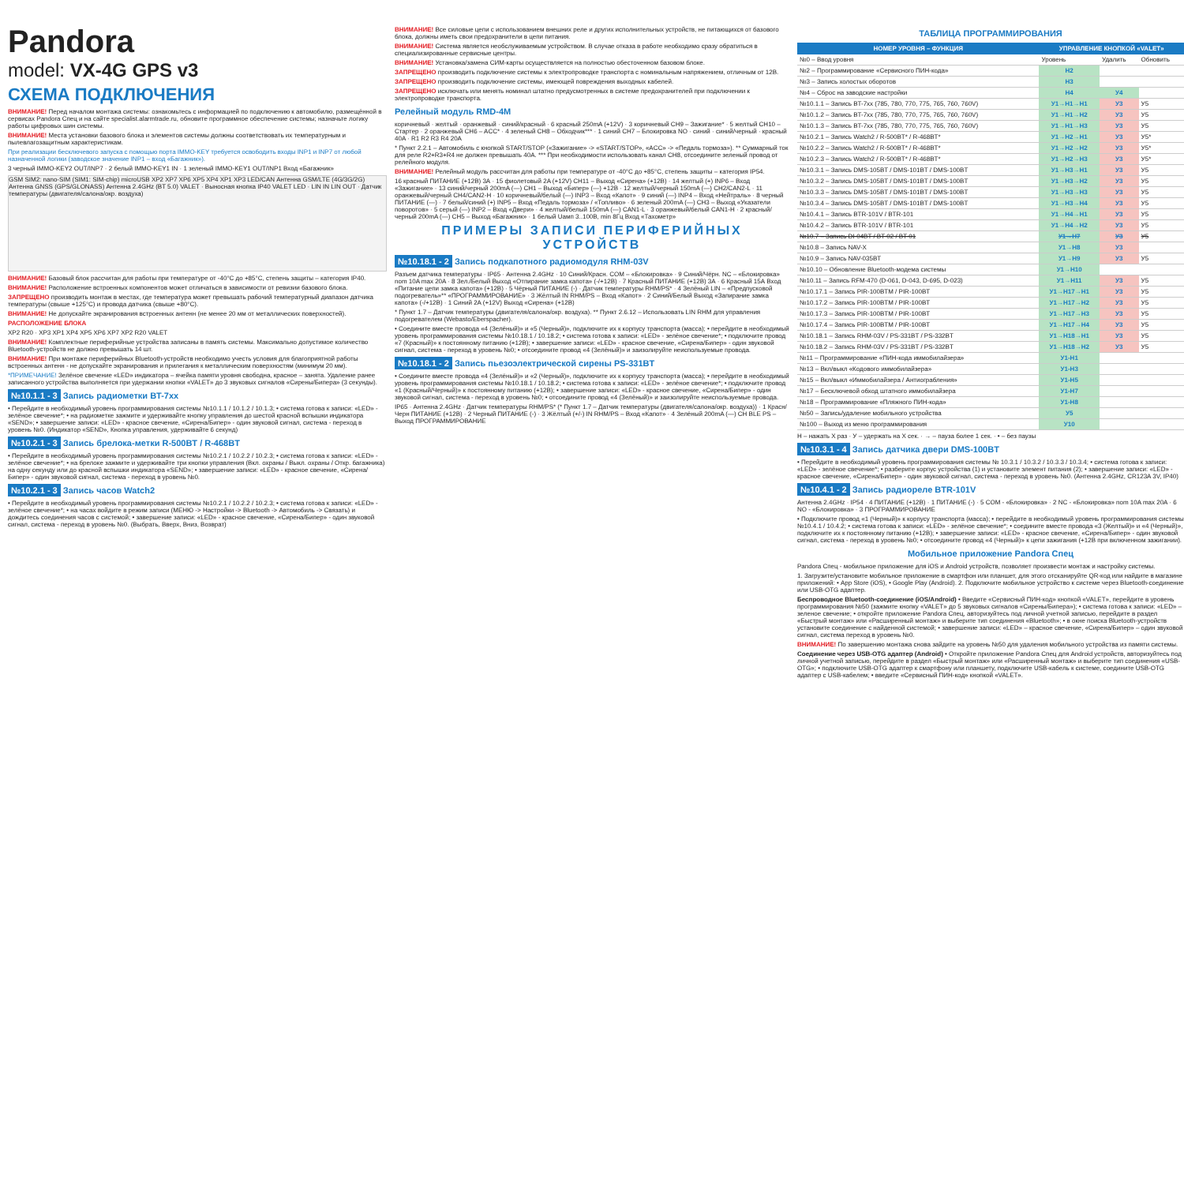Pandora
model: VX-4G GPS v3
СХЕМА ПОДКЛЮЧЕНИЯ
ВНИМАНИЕ! Перед началом монтажа системы: ознакомьтесь с информацией по подключению к автомобилю, размещённой в сервисах Pandora Спец и на сайте specialist.alarmtrade.ru, обновите программное обеспечение системы; назначьте логику работы цифровых шин системы.
ВНИМАНИЕ! Места установки базового блока и элементов системы должны соответствовать их температурным и пылевлагозащитным характеристикам.
При реализации бесключевого запуска с помощью порта IMMO-KEY требуется освободить входы INP1 и INP7 от любой назначенной логики (заводское значение INP1 – вход «Багажник»).
3 черный IMMO-KEY2 OUT/INP7 · 2 белый IMMO-KEY1 IN · 1 зеленый IMMO-KEY1 OUT/INP1 Вход «Багажник»
GSM SIM2: nano-SIM (SIM1: SIM-chip) microUSB XP2 XP7 XP6 XP5 XP4 XP1 XP3 LED/CAN Антенна GSM/LTE (4G/3G/2G) Антенна GNSS (GPS/GLONASS) Антенна 2.4GHz (BT 5.0) VALET · Выносная кнопка IP40 VALET LED · LIN IN LIN OUT · Датчик температуры (двигателя/салона/окр. воздуха)
ВНИМАНИЕ! Базовый блок рассчитан для работы при температуре от -40°С до +85°С, степень защиты – категория IP40.
ВНИМАНИЕ! Расположение встроенных компонентов может отличаться в зависимости от ревизии базового блока.
ЗАПРЕЩЕНО производить монтаж в местах, где температура может превышать рабочий температурный диапазон датчика температуры (свыше +125°С) и провода датчика (свыше +80°С).
ВНИМАНИЕ! Не допускайте экранирования встроенных антенн (не менее 20 мм от металлических поверхностей).
РАСПОЛОЖЕНИЕ БЛОКА
XP2 R20 · XP3 XP1 XP4 XP5 XP6 XP7 XP2 R20 VALET
ВНИМАНИЕ! Комплектные периферийные устройства записаны в память системы. Максимально допустимое количество Bluetooth-устройств не должно превышать 14 шт.
ВНИМАНИЕ! При монтаже периферийных Bluetooth-устройств необходимо учесть условия для благоприятной работы встроенных антенн - не допускайте экранирования и прилегания к металлическим поверхностям (минимум 20 мм).
*ПРИМЕЧАНИЕ! Зелёное свечение «LED» индикатора – ячейка памяти уровня свободна, красное – занята. Удаление ранее записанного устройства выполняется при удержании кнопки «VALET» до 3 звуковых сигналов «Сирены/Бипера» (3 секунды).
№10.1.1 - 3 Запись радиометки BT-7xx
• Перейдите в необходимый уровень программирования системы №10.1.1 / 10.1.2 / 10.1.3; • система готова к записи: «LED» - зелёное свечение*; • на радиометке зажмите и удерживайте кнопку управления до шестой красной вспышки индикатора «SEND»; • завершение записи: «LED» - красное свечение, «Сирена/Бипер» - один звуковой сигнал, система - переход в уровень №0. (Индикатор «SEND», Кнопка управления, удерживайте 6 секунд)
№10.2.1 - 3 Запись брелока-метки R-500BT / R-468BT
• Перейдите в необходимый уровень программирования системы №10.2.1 / 10.2.2 / 10.2.3; • система готова к записи: «LED» - зелёное свечение*; • на брелоке зажмите и удерживайте три кнопки управления (Вкл. охраны / Выкл. охраны / Откр. багажника) на одну секунду или до красной вспышки индикатора «SEND»; • завершение записи: «LED» - красное свечение, «Сирена/Бипер» - один звуковой сигнал, система - переход в уровень №0.
№10.2.1 - 3 Запись часов Watch2
• Перейдите в необходимый уровень программирования системы №10.2.1 / 10.2.2 / 10.2.3; • система готова к записи: «LED» - зелёное свечение*; • на часах войдите в режим записи (МЕНЮ -> Настройки -> Bluetooth -> Автомобиль -> Связать) и дождитесь соединения часов с системой; • завершение записи: «LED» - красное свечение, «Сирена/Бипер» - один звуковой сигнал, система - переход в уровень №0. (Выбрать, Вверх, Вниз, Возврат)
ВНИМАНИЕ! Все силовые цепи с использованием внешних реле и других исполнительных устройств, не питающихся от базового блока, должны иметь свои предохранители в цепи питания.
ВНИМАНИЕ! Система является необслуживаемым устройством. В случае отказа в работе необходимо сразу обратиться в специализированные сервисные центры.
ВНИМАНИЕ! Установка/замена СИМ-карты осуществляется на полностью обесточенном базовом блоке.
ЗАПРЕЩЕНО производить подключение системы к электропроводке транспорта с номинальным напряжением, отличным от 12В.
ЗАПРЕЩЕНО производить подключение системы, имеющей повреждения выходных кабелей.
ЗАПРЕЩЕНО исключать или менять номинал штатно предусмотренных в системе предохранителей при подключении к электропроводке транспорта.
Релейный модуль RMD-4M
коричневый · желтый · оранжевый · синий/красный · 6 красный 250mA (+12V) · 3 коричневый CH9 – Зажигание* · 5 желтый CH10 – Стартер · 2 оранжевый CH6 – ACC* · 4 зеленый CH8 – Обходчик*** · 1 синий CH7 – Блокировка NO · синий · синий/черный · красный 40A · R1 R2 R3 R4 20A
* Пункт 2.2.1 – Автомобиль с кнопкой START/STOP («Зажигание» -> «START/STOP», «ACC» -> «Педаль тормоза»). ** Суммарный ток для реле R2+R3+R4 не должен превышать 40А. *** При необходимости использовать канал CH8, отсоедините зеленый провод от релейного модуля.
ВНИМАНИЕ! Релейный модуль рассчитан для работы при температуре от -40°С до +85°С, степень защиты – категория IP54.
16 красный ПИТАНИЕ (+12В) 3А · 15 фиолетовый 2A (+12V) CH11 – Выход «Сирена» (+12В) · 14 желтый (+) INP6 – Вход «Зажигание» · 13 синий/черный 200mA (—) CH1 – Выход «Бипер» (—) +12В · 12 желтый/черный 150mA (—) CH2/CAN2-L · 11 оранжевый/черный CH4/CAN2-H · 10 коричневый/белый (—) INP3 – Вход «Капот» · 9 синий (—) INP4 – Вход «Нейтраль» · 8 черный ПИТАНИЕ (—) · 7 белый/синий (+) INP5 – Вход «Педаль тормоза» / «Топливо» · 6 зеленый 200mA (—) CH3 – Выход «Указатели поворотов» · 5 серый (—) INP2 – Вход «Двери» · 4 желтый/белый 150mA (—) CAN1-L · 3 оранжевый/белый CAN1-H · 2 красный/черный 200mA (—) CH5 – Выход «Багажник» · 1 белый Uамп 3..100В, min 8Гц Вход «Тахометр»
ПРИМЕРЫ ЗАПИСИ ПЕРИФЕРИЙНЫХ УСТРОЙСТВ
№10.18.1 - 2 Запись подкапотного радиомодуля RHM-03V
Разъем датчика температуры · IP65 · Антенна 2.4GHz · 10 Синий/Красн. COM – «Блокировка» · 9 Синий/Чёрн. NC – «Блокировка» nom 10A max 20A · 8 Зел./Белый Выход «Отпирание замка капота» (-/+12В) · 7 Красный ПИТАНИЕ (+12В) 3А · 6 Красный 15А Вход «Питание цепи замка капота» (+12В) · 5 Чёрный ПИТАНИЕ (-) · Датчик температуры RHM/PS* · 4 Зелёный LIN – «Предпусковой подогреватель»** «ПРОГРАММИРОВАНИЕ» · 3 Жёлтый IN RHM/PS – Вход «Капот» · 2 Синий/Белый Выход «Запирание замка капота» (-/+12В) · 1 Синий 2A (+12V) Выход «Сирена» (+12В)
* Пункт 1.7 – Датчик температуры (двигателя/салона/окр. воздуха). ** Пункт 2.6.12 – Использовать LIN RHM для управления подогревателем (Webasto/Eberspacher).
• Соедините вместе провода «4 (Зелёный)» и «5 (Черный)», подключите их к корпусу транспорта (масса); • перейдите в необходимый уровень программирования системы №10.18.1 / 10.18.2; • система готова к записи: «LED» - зелёное свечение*; • подключите провод «7 (Красный)» к постоянному питанию (+12В); • завершение записи: «LED» - красное свечение, «Сирена/Бипер» - один звуковой сигнал, система - переход в уровень №0; • отсоедините провод «4 (Зелёный)» и заизолируйте неиспользуемые провода.
№10.18.1 - 2 Запись пьезоэлектрической сирены PS-331BT
• Соедините вместе провода «4 (Зелёный)» и «2 (Черный)», подключите их к корпусу транспорта (масса); • перейдите в необходимый уровень программирования системы №10.18.1 / 10.18.2; • система готова к записи: «LED» - зелёное свечение*; • подключите провод «1 (Красный/Черный)» к постоянному питанию (+12В); • завершение записи: «LED» - красное свечение, «Сирена/Бипер» - один звуковой сигнал, система - переход в уровень №0; • отсоедините провод «4 (Зелёный)» и заизолируйте неиспользуемые провода.
IP65 · Антенна 2.4GHz · Датчик температуры RHM/PS* (* Пункт 1.7 – Датчик температуры (двигателя/салона/окр. воздуха)) · 1 Красн/Черн ПИТАНИЕ (+12В) · 2 Черный ПИТАНИЕ (-) · 3 Жёлтый (+/-) IN RHM/PS – Вход «Капот» · 4 Зелёный 200mA (—) CH BLE PS – Выход ПРОГРАММИРОВАНИЕ
ТАБЛИЦА ПРОГРАММИРОВАНИЯ
| НОМЕР УРОВНЯ – ФУНКЦИЯ | УПРАВЛЕНИЕ КНОПКОЙ «VALET» | | |
| --- | --- | --- | --- |
| №0 – Ввод уровня | Уровень | Удалить | Обновить |
| №2 – Программирование «Сервисного ПИН-кода» | Н2 | | |
| №3 – Запись холостых оборотов | Н3 | | |
| №4 – Сброс на заводские настройки | Н4 | У4 | |
| №10.1.1 – Запись BT-7xx (785, 780, 770, 775, 765, 760, 760V) | У1→Н1→Н1 | У3 | У5 |
| №10.1.2 – Запись BT-7xx (785, 780, 770, 775, 765, 760, 760V) | У1→Н1→Н2 | У3 | У5 |
| №10.1.3 – Запись BT-7xx (785, 780, 770, 775, 765, 760, 760V) | У1→Н1→Н3 | У3 | У5 |
| №10.2.1 – Запись Watch2 / R-500BT* / R-468BT* | У1→Н2→Н1 | У3 | У5* |
| №10.2.2 – Запись Watch2 / R-500BT* / R-468BT* | У1→Н2→Н2 | У3 | У5* |
| №10.2.3 – Запись Watch2 / R-500BT* / R-468BT* | У1→Н2→Н3 | У3 | У5* |
| №10.3.1 – Запись DMS-105BT / DMS-101BT / DMS-100BT | У1→Н3→Н1 | У3 | У5 |
| №10.3.2 – Запись DMS-105BT / DMS-101BT / DMS-100BT | У1→Н3→Н2 | У3 | У5 |
| №10.3.3 – Запись DMS-105BT / DMS-101BT / DMS-100BT | У1→Н3→Н3 | У3 | У5 |
| №10.3.4 – Запись DMS-105BT / DMS-101BT / DMS-100BT | У1→Н3→Н4 | У3 | У5 |
| №10.4.1 – Запись BTR-101V / BTR-101 | У1→Н4→Н1 | У3 | У5 |
| №10.4.2 – Запись BTR-101V / BTR-101 | У1→Н4→Н2 | У3 | У5 |
| №10.7 – Запись DI-04BT / BT-02 / BT-01 | У1→Н7 | У3 | У5 |
| №10.8 – Запись NAV-X | У1→Н8 | У3 | |
| №10.9 – Запись NAV-035BT | У1→Н9 | У3 | У5 |
| №10.10 – Обновление Bluetooth-модема системы | У1→Н10 | | |
| №10.11 – Запись RFM-470 (D-061, D-043, D-695, D-023) | У1→Н11 | У3 | У5 |
| №10.17.1 – Запись PIR-100BTM / PIR-100BT | У1→Н17→Н1 | У3 | У5 |
| №10.17.2 – Запись PIR-100BTM / PIR-100BT | У1→Н17→Н2 | У3 | У5 |
| №10.17.3 – Запись PIR-100BTM / PIR-100BT | У1→Н17→Н3 | У3 | У5 |
| №10.17.4 – Запись PIR-100BTM / PIR-100BT | У1→Н17→Н4 | У3 | У5 |
| №10.18.1 – Запись RHM-03V / PS-331BT / PS-332BT | У1→Н18→Н1 | У3 | У5 |
| №10.18.2 – Запись RHM-03V / PS-331BT / PS-332BT | У1→Н18→Н2 | У3 | У5 |
| №11 – Программирование «ПИН-кода иммобилайзера» | У1-Н1 | | |
| №13 – Вкл/выкл «Кодового иммобилайзера» | У1-Н3 | | |
| №15 – Вкл/выкл «Иммобилайзера / Антиограбления» | У1-Н5 | | |
| №17 – Бесключевой обход штатного иммобилайзера | У1-Н7 | | |
| №18 – Программирование «Пляжного ПИН-кода» | У1-Н8 | | |
| №50 – Запись/удаление мобильного устройства | У5 | | |
| №100 – Выход из меню программирования | У10 | | |
Н – нажать Х раз · У – удержать на Х сек. · → – пауза более 1 сек. · • – без паузы
№10.3.1 - 4 Запись датчика двери DMS-100BT
• Перейдите в необходимый уровень программирования системы № 10.3.1 / 10.3.2 / 10.3.3 / 10.3.4; • система готова к записи: «LED» - зелёное свечение*; • разберите корпус устройства (1) и установите элемент питания (2); • завершение записи: «LED» - красное свечение, «Сирена/Бипер» - один звуковой сигнал, система - переход в уровень №0. (Антенна 2.4GHz, CR123A 3V, IP40)
№10.4.1 - 2 Запись радиореле BTR-101V
Антенна 2.4GHz · IP54 · 4 ПИТАНИЕ (+12В) · 1 ПИТАНИЕ (-) · 5 COM - «Блокировка» · 2 NC - «Блокировка» nom 10A max 20A · 6 NO - «Блокировка» · 3 ПРОГРАММИРОВАНИЕ
• Подключите провод «1 (Черный)» к корпусу транспорта (масса); • перейдите в необходимый уровень программирования системы №10.4.1 / 10.4.2; • система готова к записи: «LED» - зелёное свечение*; • соедините вместе провода «3 (Желтый)» и «4 (Черный)», подключите их к постоянному питанию (+12В); • завершение записи: «LED» - красное свечение, «Сирена/Бипер» - один звуковой сигнал, система - переход в уровень №0; • отсоедините провод «4 (Черный)» к цепи зажигания (+12В при включенном зажигании).
Мобильное приложение Pandora Спец
Pandora Спец - мобильное приложение для iOS и Android устройств, позволяет произвести монтаж и настройку системы.
1. Загрузите/установите мобильное приложение в смартфон или планшет, для этого отсканируйте QR-код или найдите в магазине приложений: • App Store (iOS), • Google Play (Android). 2. Подключите мобильное устройство к системе через Bluetooth-соединение или USB-OTG адаптер.
Беспроводное Bluetooth-соединение (iOS/Android) • Введите «Сервисный ПИН-код» кнопкой «VALET», перейдите в уровень программирования №50 (зажмите кнопку «VALET» до 5 звуковых сигналов «Сирены/Бипера»); • система готова к записи: «LED» – зеленое свечение; • откройте приложение Pandora Спец, авторизуйтесь под личной учетной записью, перейдите в раздел «Быстрый монтаж» или «Расширенный монтаж» и выберите тип соединения «Bluetooth»; • в окне поиска Bluetooth-устройств установите соединение с найденной системой; • завершение записи: «LED» – красное свечение, «Сирена/Бипер» – один звуковой сигнал, система переход в уровень №0.
ВНИМАНИЕ! По завершению монтажа снова зайдите на уровень №50 для удаления мобильного устройства из памяти системы.
Соединение через USB-OTG адаптер (Android) • Откройте приложение Pandora Спец для Android устройств, авторизуйтесь под личной учетной записью, перейдите в раздел «Быстрый монтаж» или «Расширенный монтаж» и выберите тип соединения «USB-OTG»; • подключите USB-OTG адаптер к смартфону или планшету, подключите USB-кабель к системе, соедините USB-OTG адаптер с USB-кабелем; • введите «Сервисный ПИН-код» кнопкой «VALET».